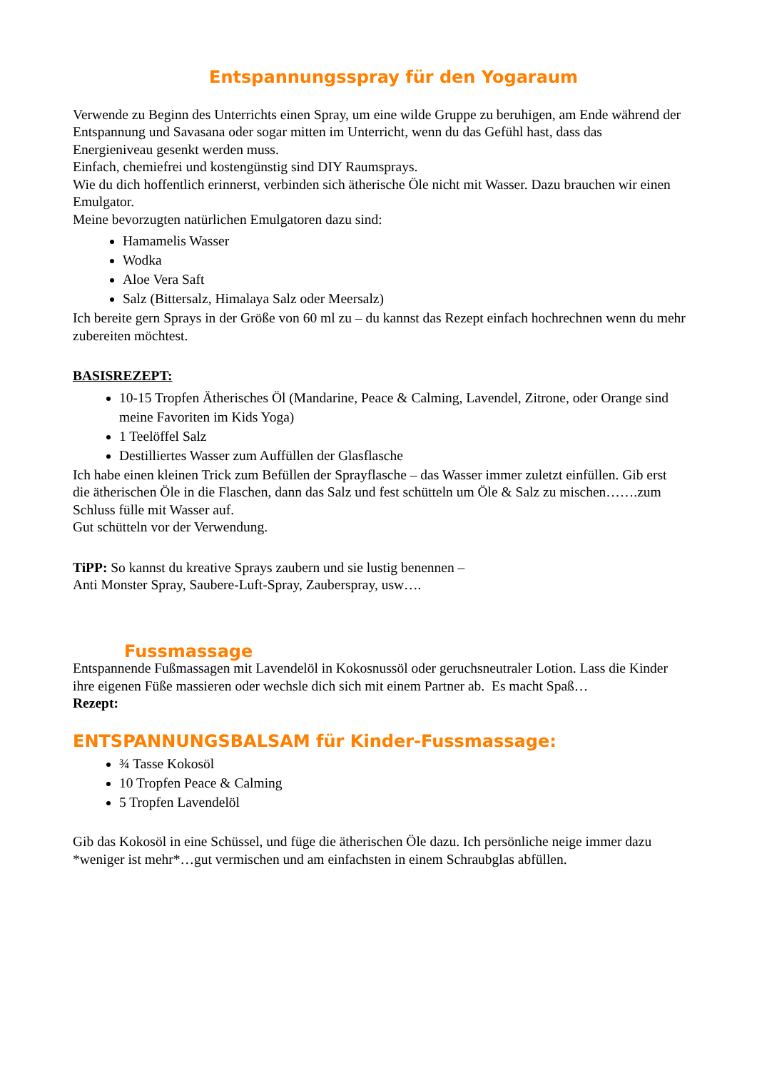Entspannungsspray für den Yogaraum
Verwende zu Beginn des Unterrichts einen Spray, um eine wilde Gruppe zu beruhigen, am Ende während der Entspannung und Savasana oder sogar mitten im Unterricht, wenn du das Gefühl hast, dass das Energieniveau gesenkt werden muss.
Einfach, chemiefrei und kostengünstig sind DIY Raumsprays.
Wie du dich hoffentlich erinnerst, verbinden sich ätherische Öle nicht mit Wasser. Dazu brauchen wir einen Emulgator.
Meine bevorzugten natürlichen Emulgatoren dazu sind:
Hamamelis Wasser
Wodka
Aloe Vera Saft
Salz (Bittersalz, Himalaya Salz oder Meersalz)
Ich bereite gern Sprays in der Größe von 60 ml zu – du kannst das Rezept einfach hochrechnen wenn du mehr zubereiten möchtest.
BASISREZEPT:
10-15 Tropfen Ätherisches Öl (Mandarine, Peace & Calming, Lavendel, Zitrone, oder Orange sind meine Favoriten im Kids Yoga)
1 Teelöffel Salz
Destilliertes Wasser zum Auffüllen der Glasflasche
Ich habe einen kleinen Trick zum Befüllen der Sprayflasche – das Wasser immer zuletzt einfüllen. Gib erst die ätherischen Öle in die Flaschen, dann das Salz und fest schütteln um Öle & Salz zu mischen…….zum Schluss fülle mit Wasser auf.
Gut schütteln vor der Verwendung.
TiPP: So kannst du kreative Sprays zaubern und sie lustig benennen –
Anti Monster Spray, Saubere-Luft-Spray, Zauberspray, usw….
Fussmassage
Entspannende Fußmassagen mit Lavendelöl in Kokosnussöl oder geruchsneutraler Lotion. Lass die Kinder ihre eigenen Füße massieren oder wechsle dich sich mit einem Partner ab. Es macht Spaß…
Rezept:
ENTSPANNUNGSBALSAM für Kinder-Fussmassage:
¾ Tasse Kokosöl
10 Tropfen Peace & Calming
5 Tropfen Lavendelöl
Gib das Kokosöl in eine Schüssel, und füge die ätherischen Öle dazu. Ich persönliche neige immer dazu *weniger ist mehr*…gut vermischen und am einfachsten in einem Schraubglas abfüllen.